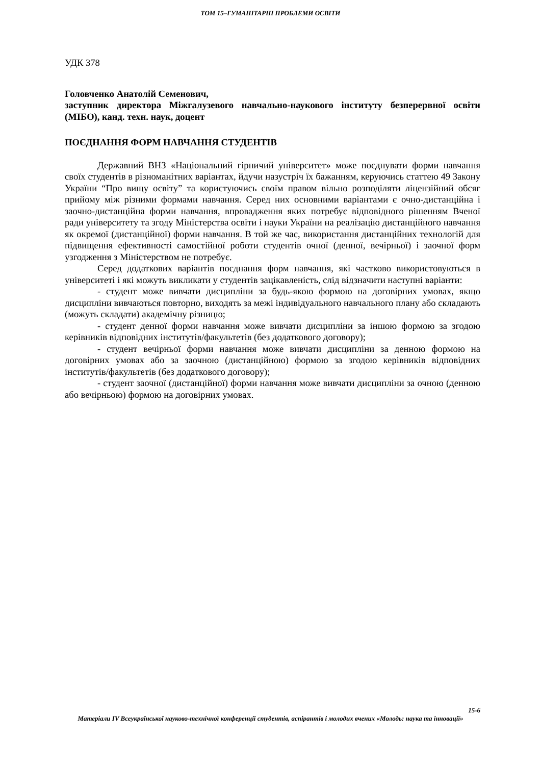ТОМ 15–ГУМАНІТАРНІ ПРОБЛЕМИ ОСВІТИ
УДК 378
Головченко Анатолій Семенович,
заступник директора Міжгалузевого навчально-наукового інституту безперервної освіти (МІБО), канд. техн. наук, доцент
ПОЄДНАННЯ ФОРМ НАВЧАННЯ СТУДЕНТІВ
Державний ВНЗ «Національний гірничий університет» може поєднувати форми навчання своїх студентів в різноманітних варіантах, йдучи назустріч їх бажанням, керуючись статтею 49 Закону України “Про вищу освіту” та користуючись своїм правом вільно розподіляти ліцензійний обсяг прийому між різними формами навчання. Серед них основними варіантами є очно-дистанційна і заочно-дистанційна форми навчання, впровадження яких потребує відповідного рішенням Вченої ради університету та згоду Міністерства освіти і науки України на реалізацію дистанційного навчання як окремої (дистанційної) форми навчання. В той же час, використання дистанційних технологій для підвищення ефективності самостійної роботи студентів очної (денної, вечірньої) і заочної форм узгодження з Міністерством не потребує.
Серед додаткових варіантів поєднання форм навчання, які частково використовуються в університеті і які можуть викликати у студентів зацікавленість, слід відзначити наступні варіанти:
- студент може вивчати дисципліни за будь-якою формою на договірних умовах, якщо дисципліни вивчаються повторно, виходять за межі індивідуального навчального плану або складають (можуть складати) академічну різницю;
- студент денної форми навчання може вивчати дисципліни за іншою формою за згодою керівників відповідних інститутів/факультетів (без додаткового договору);
- студент вечірньої форми навчання може вивчати дисципліни за денною формою на договірних умовах або за заочною (дистанційною) формою за згодою керівників відповідних інститутів/факультетів (без додаткового договору);
- студент заочної (дистанційної) форми навчання може вивчати дисципліни за очною (денною або вечірньою) формою на договірних умовах.
15-6
Матеріали IV Всеукраїнської науково-технічної конференції студентів, аспірантів і молодих вчених «Молодь: наука та інновації»